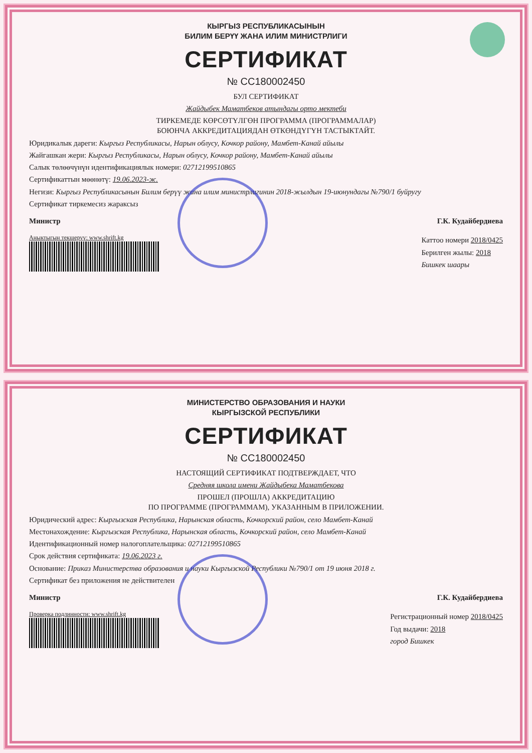КЫРГЫЗ РЕСПУБЛИКАСЫНЫН
БИЛИМ БЕРҮҮ ЖАНА ИЛИМ МИНИСТРЛИГИ
СЕРТИФИКАТ
№ СС180002450
БУЛ СЕРТИФИКАТ
Жайдыбек Маматбеков атындагы орто мектеби
ТИРКЕМЕДЕ КӨРСӨТҮЛГӨН ПРОГРАММА (ПРОГРАММАЛАР)
БОЮНЧА АККРЕДИТАЦИЯДАН ӨТКӨНДҮГҮН ТАСТЫКТАЙТ.
Юридикалык дареги: Кыргыз Республикасы, Нарын облусу, Кочкор району, Мамбет-Канай айылы
Жайгашкан жери: Кыргыз Республикасы, Нарын облусу, Кочкор району, Мамбет-Канай айылы
Салык төлөөчүнүн идентификациялык номери: 02712199510865
Сертификаттын мөөнөтү: 19.06.2023-ж.
Негизи: Кыргыз Республикасынын Билим берүү жана илим министрлигинин 2018-жылдын 19-июнундагы №790/1 буйругу
Сертификат тиркемесиз жараксыз
Министр Г.К. Кудайбердиева
Аныктыгын текшерүү: www.shrift.kg
Каттоо номери 2018/0425
Берилген жылы: 2018
Бишкек шаары
МИНИСТЕРСТВО ОБРАЗОВАНИЯ И НАУКИ
КЫРГЫЗСКОЙ РЕСПУБЛИКИ
СЕРТИФИКАТ
№ СС180002450
НАСТОЯЩИЙ СЕРТИФИКАТ ПОДТВЕРЖДАЕТ, ЧТО
Средняя школа имени Жайдыбека Маматбекова
ПРОШЕЛ (ПРОШЛА) АККРЕДИТАЦИЮ
ПО ПРОГРАММЕ (ПРОГРАММАМ), УКАЗАННЫМ В ПРИЛОЖЕНИИ.
Юридический адрес: Кыргызская Республика, Нарынская область, Кочкорский район, село Мамбет-Канай
Местонахождение: Кыргызская Республика, Нарынская область, Кочкорский район, село Мамбет-Канай
Идентификационный номер налогоплательщика: 02712199510865
Срок действия сертификата: 19.06.2023 г.
Основание: Приказ Министерства образования и науки Кыргызской Республики №790/1 от 19 июня 2018 г.
Сертификат без приложения не действителен
Министр Г.К. Кудайбердиева
Проверка подлинности: www.shrift.kg
Регистрационный номер 2018/0425
Год выдачи: 2018
город Бишкек